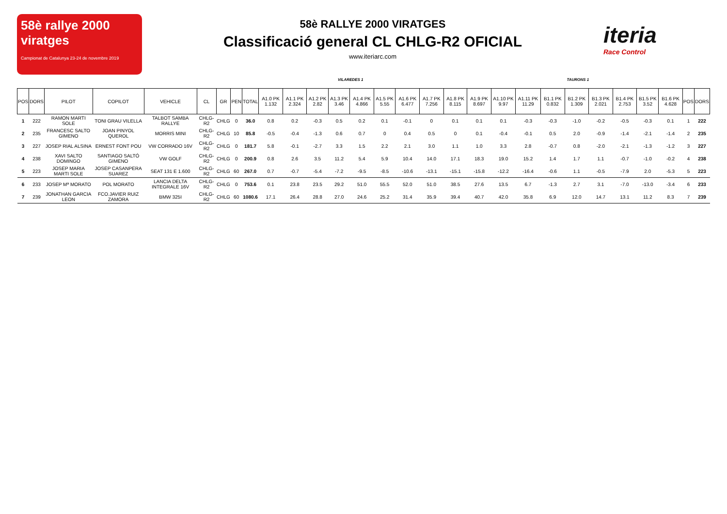58è rallye 2000 viratges
Campionat de Catalunya 23-24 de novembre 2019
58è RALLYE 2000 VIRATGES
Classificació general CL CHLG-R2 OFICIAL
www.iteriarc.com
iteria
Race Control
VILAREDES 1 TAURONS 1
| POS | DORS | PILOT | COPILOT | VEHICLE | CL | GR | PEN | TOTAL | A1.0 PK 1.132 | A1.1 PK 2.324 | A1.2 PK 2.82 | A1.3 PK 3.46 | A1.4 PK 4.866 | A1.5 PK 5.55 | A1.6 PK 6.477 | A1.7 PK 7.256 | A1.8 PK 8.115 | A1.9 PK 8.697 | A1.10 PK 9.97 | A1.11 PK 11.29 | B1.1 PK 0.832 | B1.2 PK 1.309 | B1.3 PK 2.021 | B1.4 PK 2.753 | B1.5 PK 3.52 | B1.6 PK 4.628 | POS | DORS |
| --- | --- | --- | --- | --- | --- | --- | --- | --- | --- | --- | --- | --- | --- | --- | --- | --- | --- | --- | --- | --- | --- | --- | --- | --- | --- | --- | --- | --- |
| 1 | 222 | RAMON MARTI SOLE | TONI GRAU VILELLA | TALBOT SAMBA RALLYE | CHLG-R2 | CHLG | 0 | 36.0 | 0.8 | 0.2 | -0.3 | 0.5 | 0.2 | 0.1 | -0.1 | 0 | 0.1 | 0.1 | 0.1 | -0.3 | -0.3 | -1.0 | -0.2 | -0.5 | -0.3 | 0.1 | 1 | 222 |
| 2 | 235 | FRANCESC SALTO GIMENO | JOAN PINYOL QUEROL | MORRIS MINI | CHLG-R2 | CHLG | 10 | 85.8 | -0.5 | -0.4 | -1.3 | 0.6 | 0.7 | 0 | 0.4 | 0.5 | 0 | 0.1 | -0.4 | -0.1 | 0.5 | 2.0 | -0.9 | -1.4 | -2.1 | -1.4 | 2 | 235 |
| 3 | 227 | JOSEP RIAL ALSINA | ERNEST FONT POU | VW CORRADO 16V | CHLG-R2 | CHLG | 0 | 181.7 | 5.8 | -0.1 | -2.7 | 3.3 | 1.5 | 2.2 | 2.1 | 3.0 | 1.1 | 1.0 | 3.3 | 2.8 | -0.7 | 0.8 | -2.0 | -2.1 | -1.3 | -1.2 | 3 | 227 |
| 4 | 238 | XAVI SALTO DOMINGO | SANTIAGO SALTÓ GIMENO | VW GOLF | CHLG-R2 | CHLG | 0 | 200.9 | 0.8 | 2.6 | 3.5 | 11.2 | 5.4 | 5.9 | 10.4 | 14.0 | 17.1 | 18.3 | 19.0 | 15.2 | 1.4 | 1.7 | 1.1 | -0.7 | -1.0 | -0.2 | 4 | 238 |
| 5 | 223 | JOSEP MARIA MARTI SOLE | JOSEP CASANPERA SUAREZ | SEAT 131 E 1.600 | CHLG-R2 | CHLG | 60 | 267.0 | 0.7 | -0.7 | -5.4 | -7.2 | -9.5 | -8.5 | -10.6 | -13.1 | -15.1 | -15.8 | -12.2 | -16.4 | -0.6 | 1.1 | -0.5 | -7.9 | 2.0 | -5.3 | 5 | 223 |
| 6 | 233 | JOSEP Mª MORATO | POL MORATO | LANCIA DELTA INTEGRALE 16V | CHLG-R2 | CHLG | 0 | 753.6 | 0.1 | 23.8 | 23.5 | 29.2 | 51.0 | 55.5 | 52.0 | 51.0 | 38.5 | 27.6 | 13.5 | 6.7 | -1.3 | 2.7 | 3.1 | -7.0 | -13.0 | -3.4 | 6 | 233 |
| 7 | 239 | JONATHAN GARCIA LEON | FCO.JAVIER RUIZ ZAMORA | BMW 325I | CHLG-R2 | CHLG | 60 | 1080.6 | 17.1 | 26.4 | 28.8 | 27.0 | 24.6 | 25.2 | 31.4 | 35.9 | 39.4 | 40.7 | 42.0 | 35.8 | 6.9 | 12.0 | 14.7 | 13.1 | 11.2 | 8.3 | 7 | 239 |